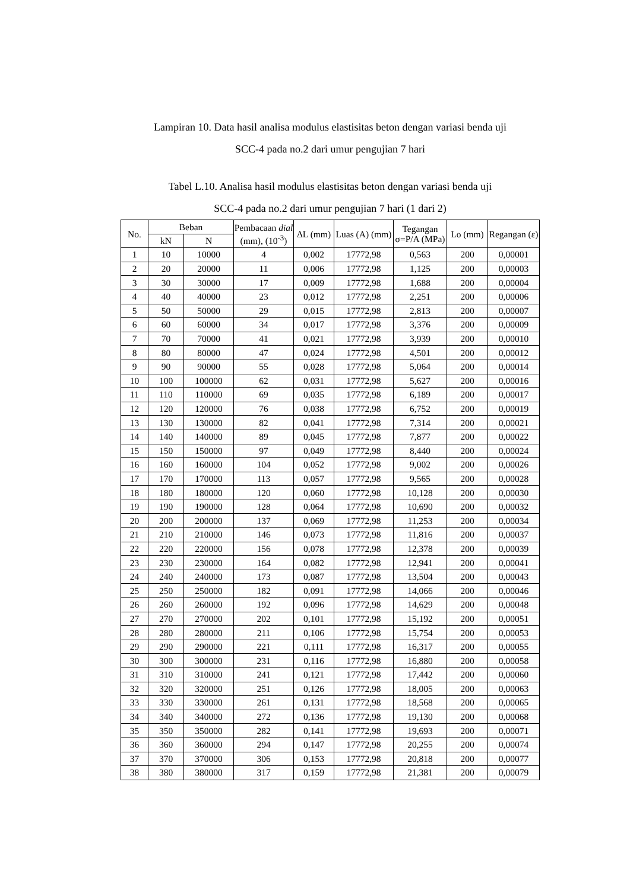Lampiran 10. Data hasil analisa modulus elastisitas beton dengan variasi benda uji
SCC-4 pada no.2 dari umur pengujian 7 hari
Tabel L.10. Analisa hasil modulus elastisitas beton dengan variasi benda uji
SCC-4 pada no.2 dari umur pengujian 7 hari (1 dari 2)
| No. | Beban | | Pembacaan dial (mm), (10<sup>-3</sup>) | ΔL (mm) | Luas (A) (mm) | Tegangan σ=P/A (MPa) | Lo (mm) | Regangan (ε) |
| --- | --- | --- | --- | --- | --- | --- | --- | --- |
| | kN | N | | | | | | |
| 1 | 10 | 10000 | 4 | 0,002 | 17772,98 | 0,563 | 200 | 0,00001 |
| 2 | 20 | 20000 | 11 | 0,006 | 17772,98 | 1,125 | 200 | 0,00003 |
| 3 | 30 | 30000 | 17 | 0,009 | 17772,98 | 1,688 | 200 | 0,00004 |
| 4 | 40 | 40000 | 23 | 0,012 | 17772,98 | 2,251 | 200 | 0,00006 |
| 5 | 50 | 50000 | 29 | 0,015 | 17772,98 | 2,813 | 200 | 0,00007 |
| 6 | 60 | 60000 | 34 | 0,017 | 17772,98 | 3,376 | 200 | 0,00009 |
| 7 | 70 | 70000 | 41 | 0,021 | 17772,98 | 3,939 | 200 | 0,00010 |
| 8 | 80 | 80000 | 47 | 0,024 | 17772,98 | 4,501 | 200 | 0,00012 |
| 9 | 90 | 90000 | 55 | 0,028 | 17772,98 | 5,064 | 200 | 0,00014 |
| 10 | 100 | 100000 | 62 | 0,031 | 17772,98 | 5,627 | 200 | 0,00016 |
| 11 | 110 | 110000 | 69 | 0,035 | 17772,98 | 6,189 | 200 | 0,00017 |
| 12 | 120 | 120000 | 76 | 0,038 | 17772,98 | 6,752 | 200 | 0,00019 |
| 13 | 130 | 130000 | 82 | 0,041 | 17772,98 | 7,314 | 200 | 0,00021 |
| 14 | 140 | 140000 | 89 | 0,045 | 17772,98 | 7,877 | 200 | 0,00022 |
| 15 | 150 | 150000 | 97 | 0,049 | 17772,98 | 8,440 | 200 | 0,00024 |
| 16 | 160 | 160000 | 104 | 0,052 | 17772,98 | 9,002 | 200 | 0,00026 |
| 17 | 170 | 170000 | 113 | 0,057 | 17772,98 | 9,565 | 200 | 0,00028 |
| 18 | 180 | 180000 | 120 | 0,060 | 17772,98 | 10,128 | 200 | 0,00030 |
| 19 | 190 | 190000 | 128 | 0,064 | 17772,98 | 10,690 | 200 | 0,00032 |
| 20 | 200 | 200000 | 137 | 0,069 | 17772,98 | 11,253 | 200 | 0,00034 |
| 21 | 210 | 210000 | 146 | 0,073 | 17772,98 | 11,816 | 200 | 0,00037 |
| 22 | 220 | 220000 | 156 | 0,078 | 17772,98 | 12,378 | 200 | 0,00039 |
| 23 | 230 | 230000 | 164 | 0,082 | 17772,98 | 12,941 | 200 | 0,00041 |
| 24 | 240 | 240000 | 173 | 0,087 | 17772,98 | 13,504 | 200 | 0,00043 |
| 25 | 250 | 250000 | 182 | 0,091 | 17772,98 | 14,066 | 200 | 0,00046 |
| 26 | 260 | 260000 | 192 | 0,096 | 17772,98 | 14,629 | 200 | 0,00048 |
| 27 | 270 | 270000 | 202 | 0,101 | 17772,98 | 15,192 | 200 | 0,00051 |
| 28 | 280 | 280000 | 211 | 0,106 | 17772,98 | 15,754 | 200 | 0,00053 |
| 29 | 290 | 290000 | 221 | 0,111 | 17772,98 | 16,317 | 200 | 0,00055 |
| 30 | 300 | 300000 | 231 | 0,116 | 17772,98 | 16,880 | 200 | 0,00058 |
| 31 | 310 | 310000 | 241 | 0,121 | 17772,98 | 17,442 | 200 | 0,00060 |
| 32 | 320 | 320000 | 251 | 0,126 | 17772,98 | 18,005 | 200 | 0,00063 |
| 33 | 330 | 330000 | 261 | 0,131 | 17772,98 | 18,568 | 200 | 0,00065 |
| 34 | 340 | 340000 | 272 | 0,136 | 17772,98 | 19,130 | 200 | 0,00068 |
| 35 | 350 | 350000 | 282 | 0,141 | 17772,98 | 19,693 | 200 | 0,00071 |
| 36 | 360 | 360000 | 294 | 0,147 | 17772,98 | 20,255 | 200 | 0,00074 |
| 37 | 370 | 370000 | 306 | 0,153 | 17772,98 | 20,818 | 200 | 0,00077 |
| 38 | 380 | 380000 | 317 | 0,159 | 17772,98 | 21,381 | 200 | 0,00079 |